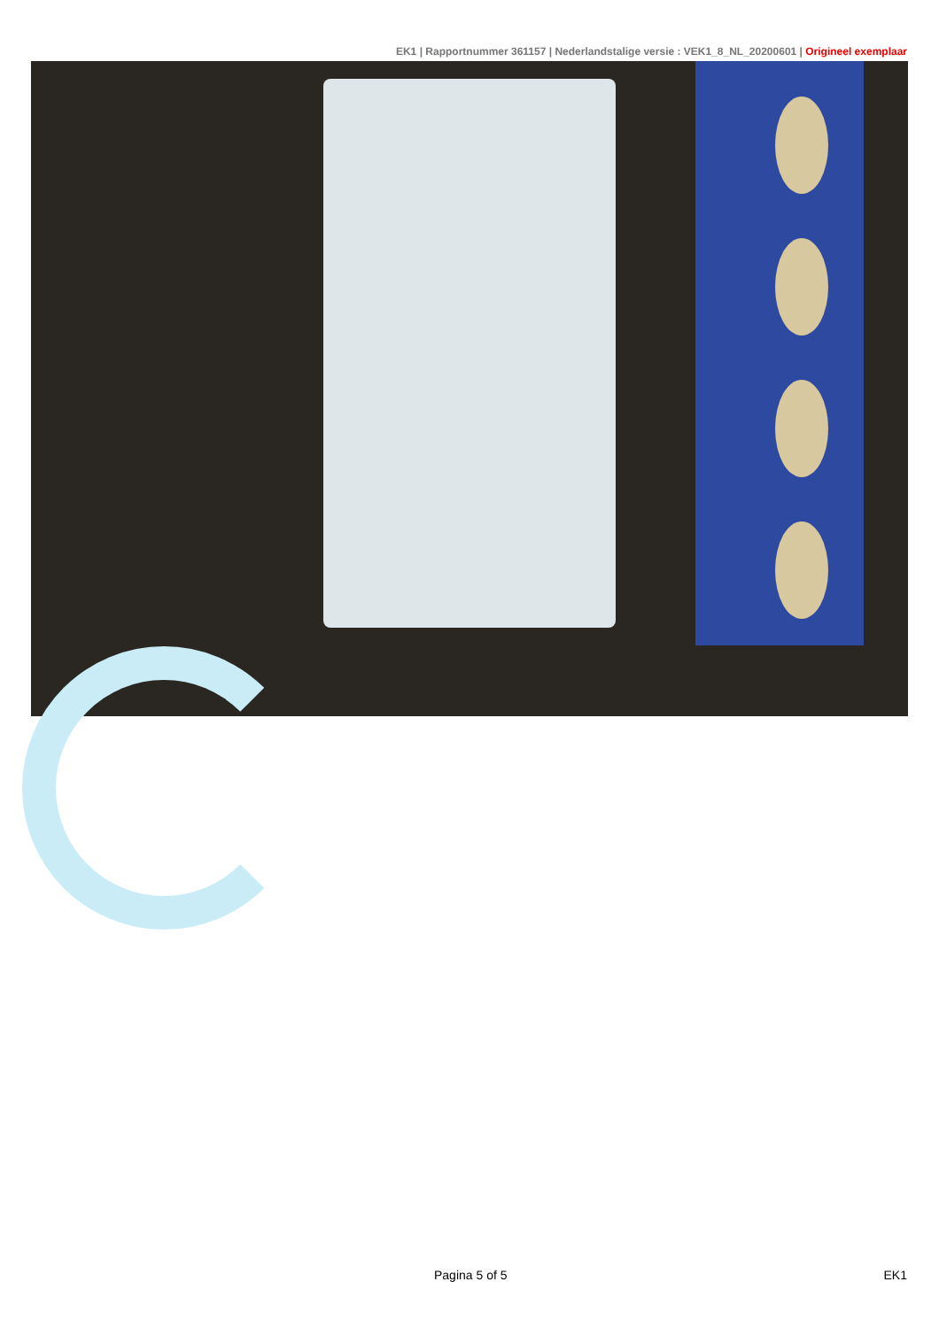EK1 | Rapportnummer 361157 | Nederlandstalige versie : VEK1_8_NL_20200601 | Origineel exemplaar
Pagina 5 of 5 EK1